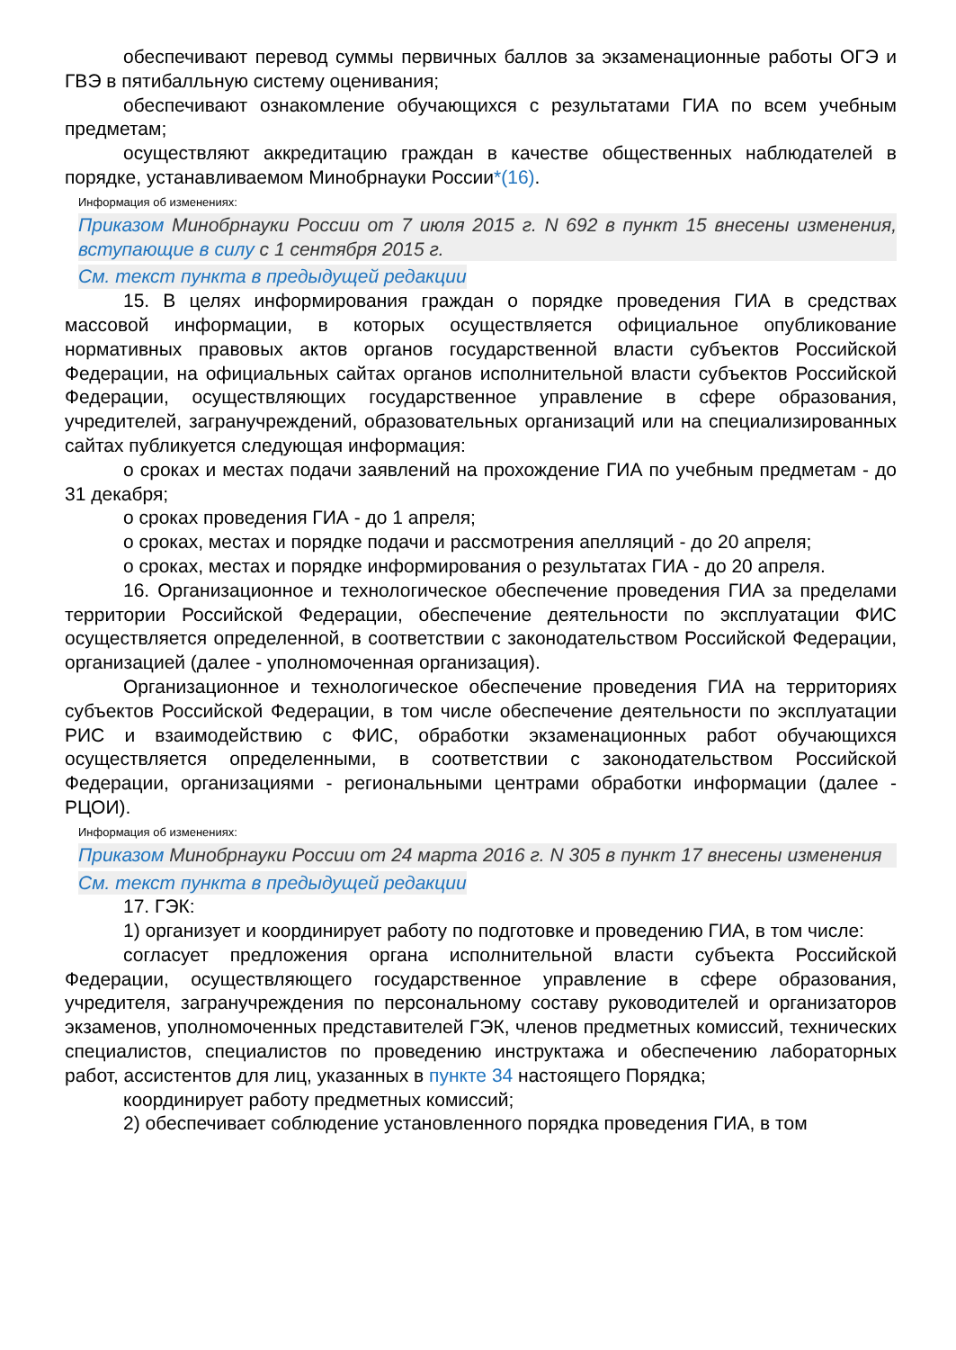обеспечивают перевод суммы первичных баллов за экзаменационные работы ОГЭ и ГВЭ в пятибалльную систему оценивания;
обеспечивают ознакомление обучающихся с результатами ГИА по всем учебным предметам;
осуществляют аккредитацию граждан в качестве общественных наблюдателей в порядке, устанавливаемом Минобрнауки России*(16).
Информация об изменениях:
Приказом Минобрнауки России от 7 июля 2015 г. N 692 в пункт 15 внесены изменения, вступающие в силу с 1 сентября 2015 г.
См. текст пункта в предыдущей редакции
15. В целях информирования граждан о порядке проведения ГИА в средствах массовой информации, в которых осуществляется официальное опубликование нормативных правовых актов органов государственной власти субъектов Российской Федерации, на официальных сайтах органов исполнительной власти субъектов Российской Федерации, осуществляющих государственное управление в сфере образования, учредителей, загранучреждений, образовательных организаций или на специализированных сайтах публикуется следующая информация:
о сроках и местах подачи заявлений на прохождение ГИА по учебным предметам - до 31 декабря;
о сроках проведения ГИА - до 1 апреля;
о сроках, местах и порядке подачи и рассмотрения апелляций - до 20 апреля;
о сроках, местах и порядке информирования о результатах ГИА - до 20 апреля.
16. Организационное и технологическое обеспечение проведения ГИА за пределами территории Российской Федерации, обеспечение деятельности по эксплуатации ФИС осуществляется определенной, в соответствии с законодательством Российской Федерации, организацией (далее - уполномоченная организация).
Организационное и технологическое обеспечение проведения ГИА на территориях субъектов Российской Федерации, в том числе обеспечение деятельности по эксплуатации РИС и взаимодействию с ФИС, обработки экзаменационных работ обучающихся осуществляется определенными, в соответствии с законодательством Российской Федерации, организациями - региональными центрами обработки информации (далее - РЦОИ).
Информация об изменениях:
Приказом Минобрнауки России от 24 марта 2016 г. N 305 в пункт 17 внесены изменения
См. текст пункта в предыдущей редакции
17. ГЭК:
1) организует и координирует работу по подготовке и проведению ГИА, в том числе:
согласует предложения органа исполнительной власти субъекта Российской Федерации, осуществляющего государственное управление в сфере образования, учредителя, загранучреждения по персональному составу руководителей и организаторов экзаменов, уполномоченных представителей ГЭК, членов предметных комиссий, технических специалистов, специалистов по проведению инструктажа и обеспечению лабораторных работ, ассистентов для лиц, указанных в пункте 34 настоящего Порядка;
координирует работу предметных комиссий;
2) обеспечивает соблюдение установленного порядка проведения ГИА, в том